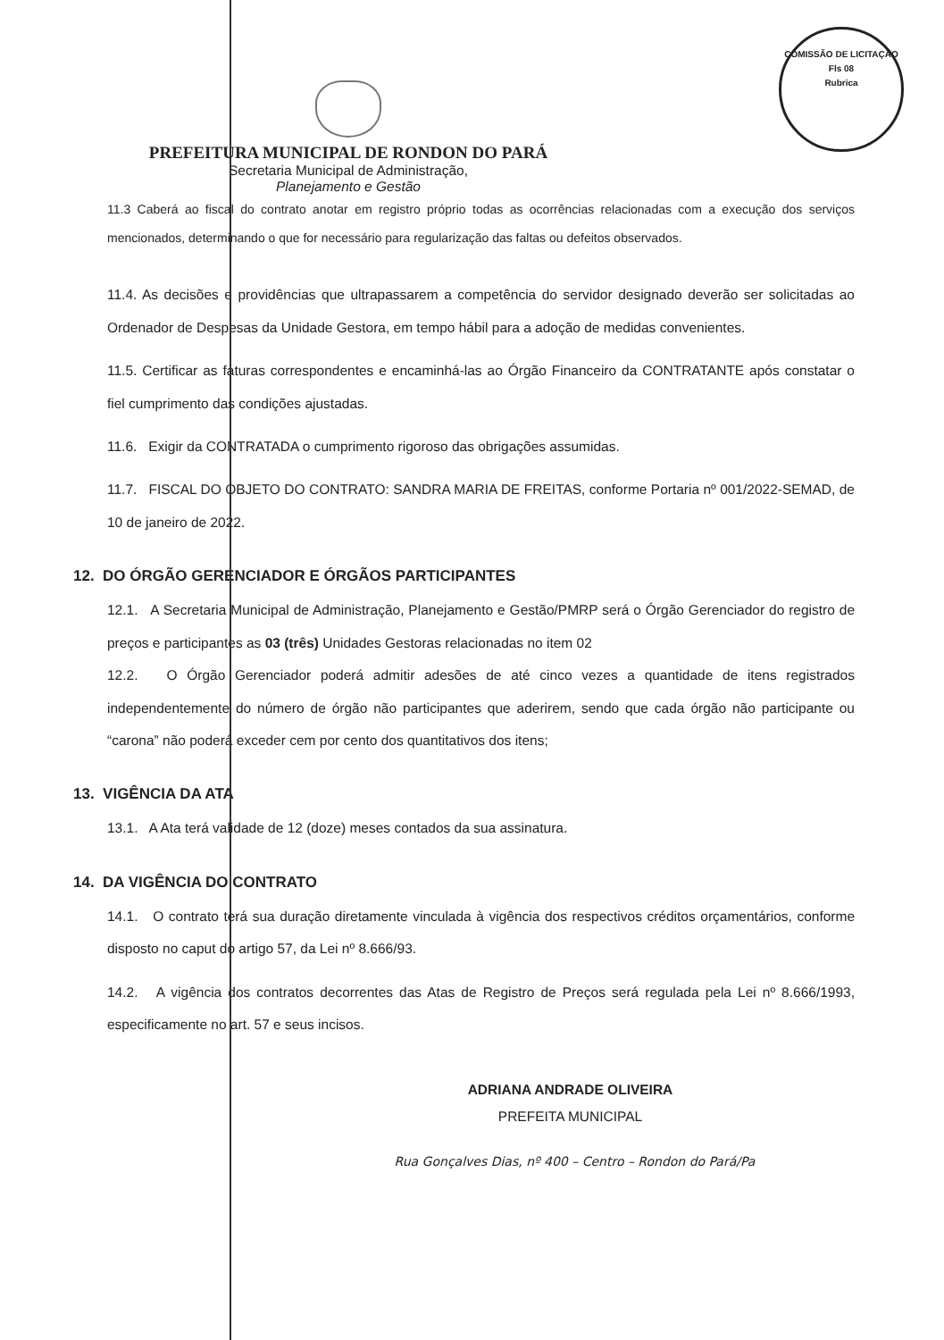COMISSÃO DE LICITAÇÃO
Fls 08
Rubrica
PREFEITURA MUNICIPAL DE RONDON DO PARÁ
Secretaria Municipal de Administração,
Planejamento e Gestão
11.3 Caberá ao fiscal do contrato anotar em registro próprio todas as ocorrências relacionadas com a execução dos serviços mencionados, determinando o que for necessário para regularização das faltas ou defeitos observados.
11.4. As decisões e providências que ultrapassarem a competência do servidor designado deverão ser solicitadas ao Ordenador de Despesas da Unidade Gestora, em tempo hábil para a adoção de medidas convenientes.
11.5. Certificar as faturas correspondentes e encaminhá-las ao Órgão Financeiro da CONTRATANTE após constatar o fiel cumprimento das condições ajustadas.
11.6. Exigir da CONTRATADA o cumprimento rigoroso das obrigações assumidas.
11.7. FISCAL DO OBJETO DO CONTRATO: SANDRA MARIA DE FREITAS, conforme Portaria nº 001/2022-SEMAD, de 10 de janeiro de 2022.
12. DO ÓRGÃO GERENCIADOR E ÓRGÃOS PARTICIPANTES
12.1. A Secretaria Municipal de Administração, Planejamento e Gestão/PMRP será o Órgão Gerenciador do registro de preços e participantes as 03 (três) Unidades Gestoras relacionadas no item 02
12.2. O Órgão Gerenciador poderá admitir adesões de até cinco vezes a quantidade de itens registrados independentemente do número de órgão não participantes que aderirem, sendo que cada órgão não participante ou “carona” não poderá exceder cem por cento dos quantitativos dos itens;
13. VIGÊNCIA DA ATA
13.1. A Ata terá validade de 12 (doze) meses contados da sua assinatura.
14. DA VIGÊNCIA DO CONTRATO
14.1. O contrato terá sua duração diretamente vinculada à vigência dos respectivos créditos orçamentários, conforme disposto no caput do artigo 57, da Lei nº 8.666/93.
14.2. A vigência dos contratos decorrentes das Atas de Registro de Preços será regulada pela Lei nº 8.666/1993, especificamente no art. 57 e seus incisos.
ADRIANA ANDRADE OLIVEIRA
PREFEITA MUNICIPAL
Rua Gonçalves Dias, nº 400 – Centro – Rondon do Pará/Pa